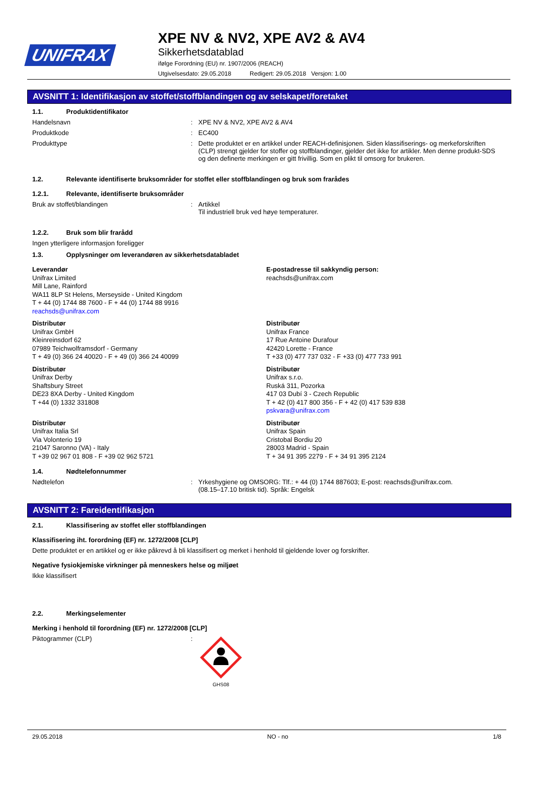UNIFRAX
XPE NV & NV2, XPE AV2 & AV4
Sikkerhetsdatablad
ifølge Forordning (EU) nr. 1907/2006 (REACH)
Utgivelsesdato: 29.05.2018 Redigert: 29.05.2018 Versjon: 1.00
AVSNITT 1: Identifikasjon av stoffet/stoffblandingen og av selskapet/foretaket
1.1. Produktidentifikator
Handelsnavn : XPE NV & NV2, XPE AV2 & AV4
Produktkode : EC400
Produkttype : Dette produktet er en artikkel under REACH-definisjonen. Siden klassifiserings- og merkeforskriften (CLP) strengt gjelder for stoffer og stoffblandinger, gjelder det ikke for artikler. Men denne produkt-SDS og den definerte merkingen er gitt frivillig. Som en plikt til omsorg for brukeren.
1.2. Relevante identifiserte bruksområder for stoffet eller stoffblandingen og bruk som frarådes
1.2.1. Relevante, identifiserte bruksområder
Bruk av stoffet/blandingen : Artikkel
Til industriell bruk ved høye temperaturer.
1.2.2. Bruk som blir frarådd
Ingen ytterligere informasjon foreligger
1.3. Opplysninger om leverandøren av sikkerhetsdatabladet
Leverandør
Unifrax Limited
Mill Lane, Rainford
WA11 8LP St Helens, Merseyside - United Kingdom
T + 44 (0) 1744 88 7600 - F + 44 (0) 1744 88 9916
reachsds@unifrax.com
E-postadresse til sakkyndig person:
reachsds@unifrax.com
Distributør
Unifrax GmbH
Kleinreinsdorf 62
07989 Teichwolframsdorf - Germany
T + 49 (0) 366 24 40020 - F + 49 (0) 366 24 40099
Distributør
Unifrax France
17 Rue Antoine Durafour
42420 Lorette - France
T +33 (0) 477 737 032 - F +33 (0) 477 733 991
Distributør
Unifrax Derby
Shaftsbury Street
DE23 8XA Derby - United Kingdom
T +44 (0) 1332 331808
Distributør
Unifrax s.r.o.
Ruská 311, Pozorka
417 03 Dubí 3 - Czech Republic
T + 42 (0) 417 800 356 - F + 42 (0) 417 539 838
pskvara@unifrax.com
Distributør
Unifrax Italia Srl
Via Volonterio 19
21047 Saronno (VA) - Italy
T +39 02 967 01 808 - F +39 02 962 5721
Distributør
Unifrax Spain
Cristobal Bordiu 20
28003 Madrid - Spain
T + 34 91 395 2279 - F + 34 91 395 2124
1.4. Nødtelefonnummer
Nødtelefon : Yrkeshygiene og OMSORG: Tlf.: + 44 (0) 1744 887603; E-post: reachsds@unifrax.com.
(08.15–17.10 britisk tid). Språk: Engelsk
AVSNITT 2: Fareidentifikasjon
2.1. Klassifisering av stoffet eller stoffblandingen
Klassifisering iht. forordning (EF) nr. 1272/2008 [CLP]
Dette produktet er en artikkel og er ikke påkrevd å bli klassifisert og merket i henhold til gjeldende lover og forskrifter.
Negative fysiokjemiske virkninger på menneskers helse og miljøet
Ikke klassifisert
2.2. Merkingselementer
Merking i henhold til forordning (EF) nr. 1272/2008 [CLP]
Piktogrammer (CLP) :
GHS08
29.05.2018 NO - no 1/8